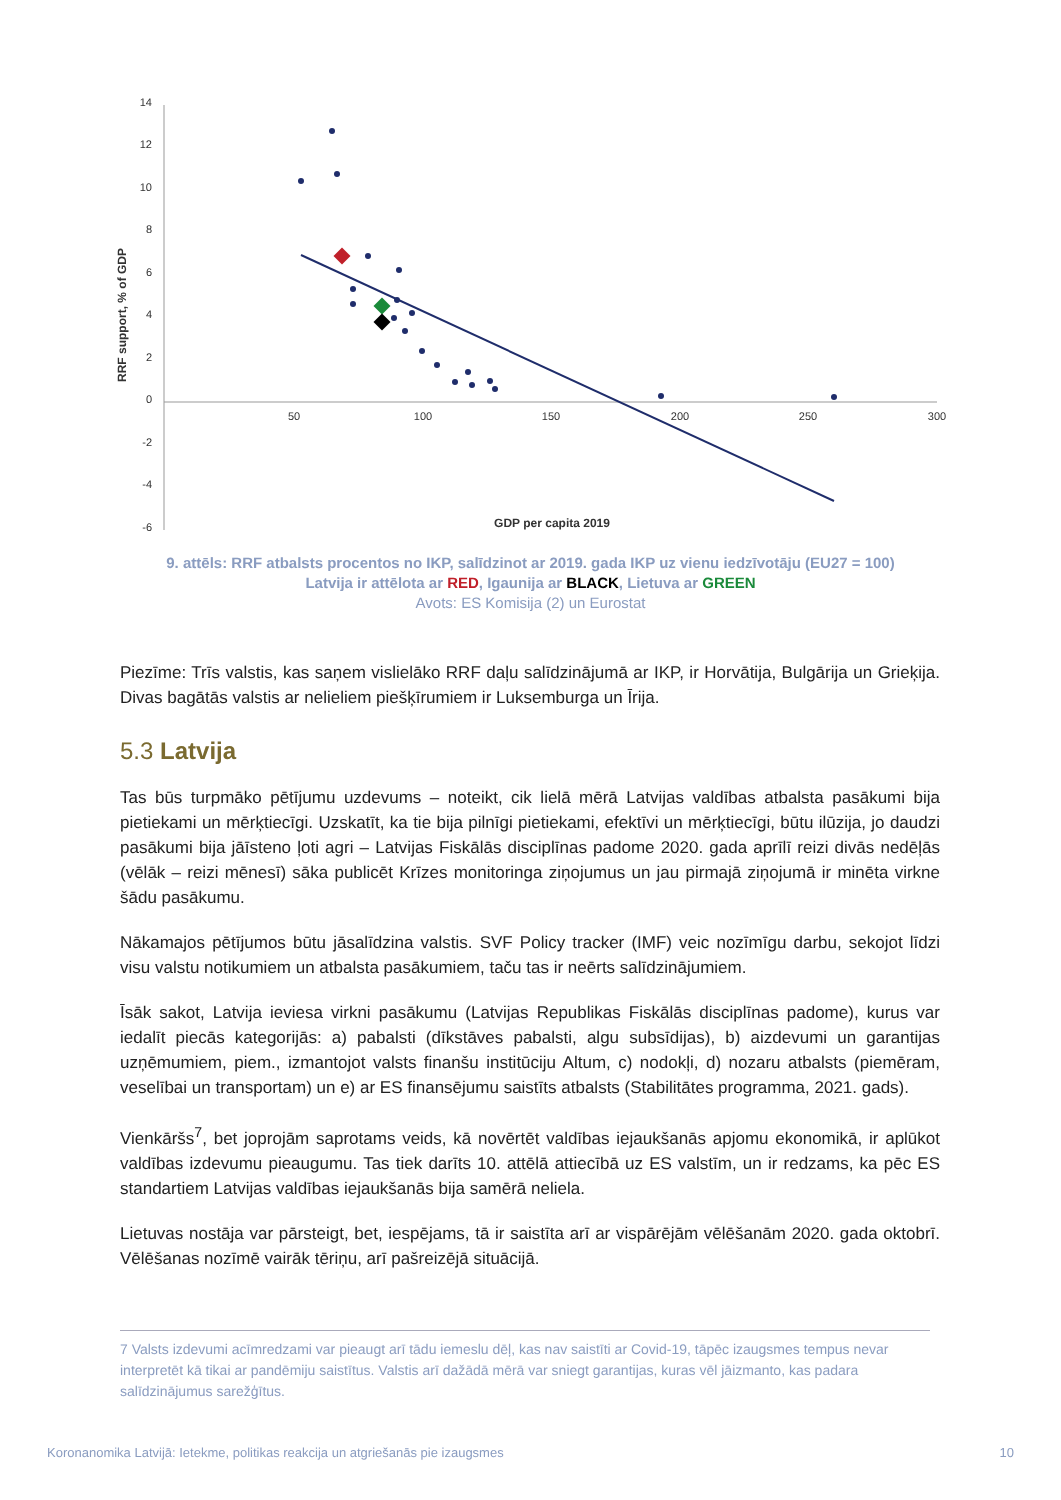14
12
10
8
6
4
2
0
-2
-4
-6
50
100
150
200
250
300
RRF support, % of GDP
GDP per capita 2019
9. attēls: RRF atbalsts procentos no IKP, salīdzinot ar 2019. gada IKP uz vienu iedzīvotāju (EU27 = 100)
Latvija ir attēlota ar RED, Igaunija ar BLACK, Lietuva ar GREEN
Avots: ES Komisija (2) un Eurostat
Piezīme: Trīs valstis, kas saņem vislielāko RRF daļu salīdzinājumā ar IKP, ir Horvātija, Bulgārija un Grieķija. Divas bagātās valstis ar nelieliem piešķīrumiem ir Luksemburga un Īrija.
5.3 Latvija
Tas būs turpmāko pētījumu uzdevums – noteikt, cik lielā mērā Latvijas valdības atbalsta pasākumi bija pietiekami un mērķtiecīgi. Uzskatīt, ka tie bija pilnīgi pietiekami, efektīvi un mērķtiecīgi, būtu ilūzija, jo daudzi pasākumi bija jāīsteno ļoti agri – Latvijas Fiskālās disciplīnas padome 2020. gada aprīlī reizi divās nedēļās (vēlāk – reizi mēnesī) sāka publicēt Krīzes monitoringa ziņojumus un jau pirmajā ziņojumā ir minēta virkne šādu pasākumu.
Nākamajos pētījumos būtu jāsalīdzina valstis. SVF Policy tracker (IMF) veic nozīmīgu darbu, sekojot līdzi visu valstu notikumiem un atbalsta pasākumiem, taču tas ir neērts salīdzinājumiem.
Īsāk sakot, Latvija ieviesa virkni pasākumu (Latvijas Republikas Fiskālās disciplīnas padome), kurus var iedalīt piecās kategorijās: a) pabalsti (dīkstāves pabalsti, algu subsīdijas), b) aizdevumi un garantijas uzņēmumiem, piem., izmantojot valsts finanšu institūciju Altum, c) nodokļi, d) nozaru atbalsts (piemēram, veselībai un transportam) un e) ar ES finansējumu saistīts atbalsts (Stabilitātes programma, 2021. gads).
Vienkāršs<sup>7</sup>, bet joprojām saprotams veids, kā novērtēt valdības iejaukšanās apjomu ekonomikā, ir aplūkot valdības izdevumu pieaugumu. Tas tiek darīts 10. attēlā attiecībā uz ES valstīm, un ir redzams, ka pēc ES standartiem Latvijas valdības iejaukšanās bija samērā neliela.
Lietuvas nostāja var pārsteigt, bet, iespējams, tā ir saistīta arī ar vispārējām vēlēšanām 2020. gada oktobrī. Vēlēšanas nozīmē vairāk tēriņu, arī pašreizējā situācijā.
7 Valsts izdevumi acīmredzami var pieaugt arī tādu iemeslu dēļ, kas nav saistīti ar Covid-19, tāpēc izaugsmes tempus nevar interpretēt kā tikai ar pandēmiju saistītus. Valstis arī dažādā mērā var sniegt garantijas, kuras vēl jāizmanto, kas padara salīdzinājumus sarežģītus.
Koronanomika Latvijā: Ietekme, politikas reakcija un atgriešanās pie izaugsmes 10